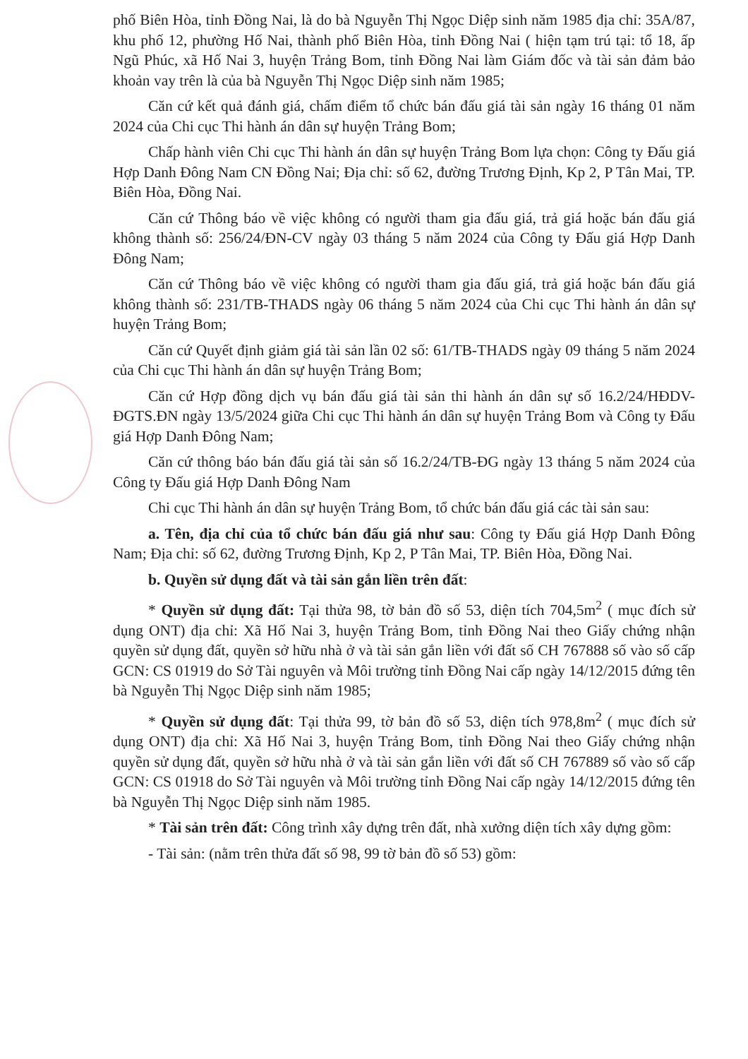phố Biên Hòa, tỉnh Đồng Nai, là do bà Nguyễn Thị Ngọc Diệp sinh năm 1985 địa chỉ: 35A/87, khu phố 12, phường Hố Nai, thành phố Biên Hòa, tỉnh Đồng Nai ( hiện tạm trú tại: tổ 18, ấp Ngũ Phúc, xã Hố Nai 3, huyện Trảng Bom, tỉnh Đồng Nai làm Giám đốc và tài sản đảm bảo khoản vay trên là của bà Nguyễn Thị Ngọc Diệp sinh năm 1985;
Căn cứ kết quả đánh giá, chấm điểm tổ chức bán đấu giá tài sản ngày 16 tháng 01 năm 2024 của Chi cục Thi hành án dân sự huyện Trảng Bom;
Chấp hành viên Chi cục Thi hành án dân sự huyện Trảng Bom lựa chọn: Công ty Đấu giá Hợp Danh Đông Nam CN Đồng Nai; Địa chỉ: số 62, đường Trương Định, Kp 2, P Tân Mai, TP. Biên Hòa, Đồng Nai.
Căn cứ Thông báo về việc không có người tham gia đấu giá, trả giá hoặc bán đấu giá không thành số: 256/24/ĐN-CV ngày 03 tháng 5 năm 2024 của Công ty Đấu giá Hợp Danh Đông Nam;
Căn cứ Thông báo về việc không có người tham gia đấu giá, trả giá hoặc bán đấu giá không thành số: 231/TB-THADS ngày 06 tháng 5 năm 2024 của Chi cục Thi hành án dân sự huyện Trảng Bom;
Căn cứ Quyết định giảm giá tài sản lần 02 số: 61/TB-THADS ngày 09 tháng 5 năm 2024 của Chi cục Thi hành án dân sự huyện Trảng Bom;
Căn cứ Hợp đồng dịch vụ bán đấu giá tài sản thi hành án dân sự số 16.2/24/HĐDV-ĐGTS.ĐN ngày 13/5/2024 giữa Chi cục Thi hành án dân sự huyện Trảng Bom và Công ty Đấu giá Hợp Danh Đông Nam;
Căn cứ thông báo bán đấu giá tài sản số 16.2/24/TB-ĐG ngày 13 tháng 5 năm 2024 của Công ty Đấu giá Hợp Danh Đông Nam
Chi cục Thi hành án dân sự huyện Trảng Bom, tổ chức bán đấu giá các tài sản sau:
a. Tên, địa chỉ của tổ chức bán đấu giá như sau: Công ty Đấu giá Hợp Danh Đông Nam; Địa chỉ: số 62, đường Trương Định, Kp 2, P Tân Mai, TP. Biên Hòa, Đồng Nai.
b. Quyền sử dụng đất và tài sản gắn liền trên đất:
* Quyền sử dụng đất: Tại thửa 98, tờ bản đồ số 53, diện tích 704,5m<sup>2</sup> ( mục đích sử dụng ONT) địa chỉ: Xã Hố Nai 3, huyện Trảng Bom, tỉnh Đồng Nai theo Giấy chứng nhận quyền sử dụng đất, quyền sở hữu nhà ở và tài sản gắn liền với đất số CH 767888 số vào số cấp GCN: CS 01919 do Sở Tài nguyên và Môi trường tỉnh Đồng Nai cấp ngày 14/12/2015 đứng tên bà Nguyễn Thị Ngọc Diệp sinh năm 1985;
* Quyền sử dụng đất: Tại thửa 99, tờ bản đồ số 53, diện tích 978,8m<sup>2</sup> ( mục đích sử dụng ONT) địa chỉ: Xã Hố Nai 3, huyện Trảng Bom, tỉnh Đồng Nai theo Giấy chứng nhận quyền sử dụng đất, quyền sở hữu nhà ở và tài sản gắn liền với đất số CH 767889 số vào số cấp GCN: CS 01918 do Sở Tài nguyên và Môi trường tỉnh Đồng Nai cấp ngày 14/12/2015 đứng tên bà Nguyễn Thị Ngọc Diệp sinh năm 1985.
* Tài sản trên đất: Công trình xây dựng trên đất, nhà xưởng diện tích xây dựng gồm:
- Tài sản: (nằm trên thửa đất số 98, 99 tờ bản đồ số 53) gồm: